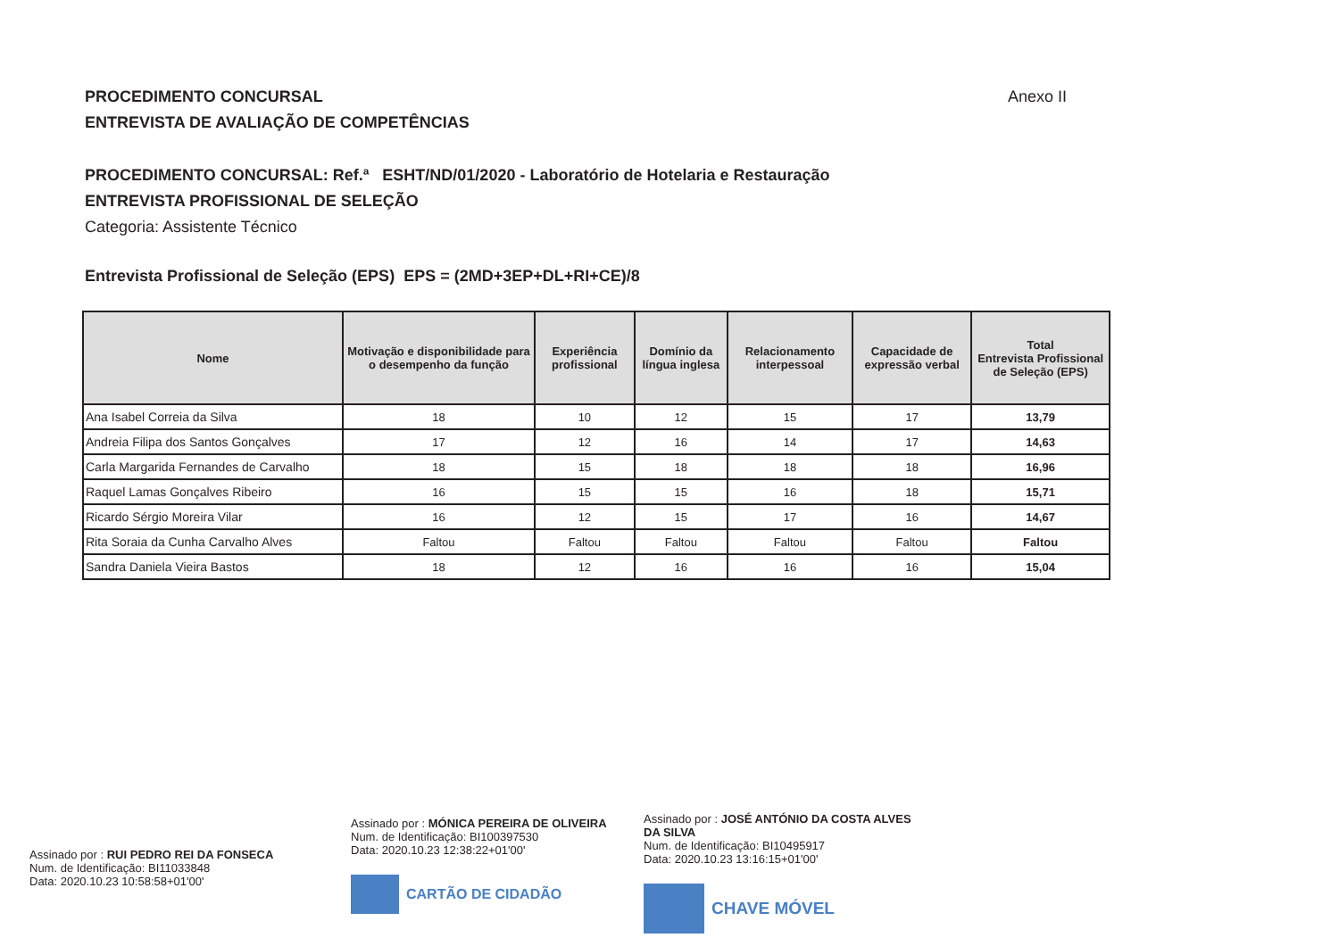PROCEDIMENTO CONCURSAL Anexo II
ENTREVISTA DE AVALIAÇÃO DE COMPETÊNCIAS
PROCEDIMENTO CONCURSAL: Ref.ª ESHT/ND/01/2020 - Laboratório de Hotelaria e Restauração
ENTREVISTA PROFISSIONAL DE SELEÇÃO
Categoria: Assistente Técnico
Entrevista Profissional de Seleção (EPS) EPS = (2MD+3EP+DL+RI+CE)/8
| Nome | Motivação e disponibilidade para o desempenho da função | Experiência profissional | Domínio da língua inglesa | Relacionamento interpessoal | Capacidade de expressão verbal | Total Entrevista Profissional de Seleção (EPS) |
| --- | --- | --- | --- | --- | --- | --- |
| Ana Isabel Correia da Silva | 18 | 10 | 12 | 15 | 17 | 13,79 |
| Andreia Filipa dos Santos Gonçalves | 17 | 12 | 16 | 14 | 17 | 14,63 |
| Carla Margarida Fernandes de Carvalho | 18 | 15 | 18 | 18 | 18 | 16,96 |
| Raquel Lamas Gonçalves Ribeiro | 16 | 15 | 15 | 16 | 18 | 15,71 |
| Ricardo Sérgio Moreira Vilar | 16 | 12 | 15 | 17 | 16 | 14,67 |
| Rita Soraia da Cunha Carvalho Alves | Faltou | Faltou | Faltou | Faltou | Faltou | Faltou |
| Sandra Daniela Vieira Bastos | 18 | 12 | 16 | 16 | 16 | 15,04 |
Assinado por : RUI PEDRO REI DA FONSECA
Num. de Identificação: BI11033848
Data: 2020.10.23 10:58:58+01'00'
Assinado por : MÓNICA PEREIRA DE OLIVEIRA
Num. de Identificação: BI100397530
Data: 2020.10.23 12:38:22+01'00'
CARTÃO DE CIDADÃO
Assinado por : JOSÉ ANTÓNIO DA COSTA ALVES DA SILVA
Num. de Identificação: BI10495917
Data: 2020.10.23 13:16:15+01'00'
CHAVE MÓVEL